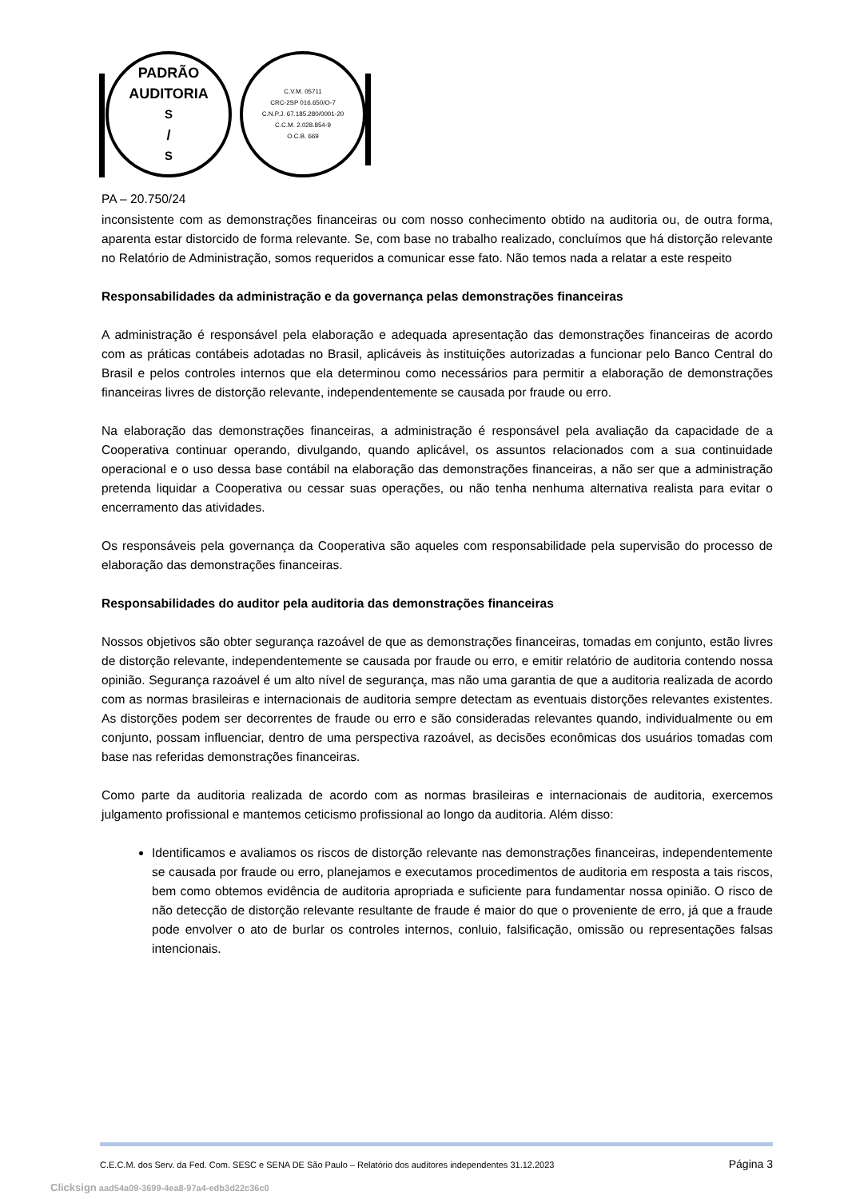PADRÃO
AUDITORIA S/S
C.V.M. 05711
CRC-2SP 016.650/O-7
C.N.P.J. 67.185.280/0001-20
C.C.M. 2.028.854-9
O.C.B. 669
PA – 20.750/24
inconsistente com as demonstrações financeiras ou com nosso conhecimento obtido na auditoria ou, de outra forma, aparenta estar distorcido de forma relevante. Se, com base no trabalho realizado, concluímos que há distorção relevante no Relatório de Administração, somos requeridos a comunicar esse fato. Não temos nada a relatar a este respeito
Responsabilidades da administração e da governança pelas demonstrações financeiras
A administração é responsável pela elaboração e adequada apresentação das demonstrações financeiras de acordo com as práticas contábeis adotadas no Brasil, aplicáveis às instituições autorizadas a funcionar pelo Banco Central do Brasil e pelos controles internos que ela determinou como necessários para permitir a elaboração de demonstrações financeiras livres de distorção relevante, independentemente se causada por fraude ou erro.
Na elaboração das demonstrações financeiras, a administração é responsável pela avaliação da capacidade de a Cooperativa continuar operando, divulgando, quando aplicável, os assuntos relacionados com a sua continuidade operacional e o uso dessa base contábil na elaboração das demonstrações financeiras, a não ser que a administração pretenda liquidar a Cooperativa ou cessar suas operações, ou não tenha nenhuma alternativa realista para evitar o encerramento das atividades.
Os responsáveis pela governança da Cooperativa são aqueles com responsabilidade pela supervisão do processo de elaboração das demonstrações financeiras.
Responsabilidades do auditor pela auditoria das demonstrações financeiras
Nossos objetivos são obter segurança razoável de que as demonstrações financeiras, tomadas em conjunto, estão livres de distorção relevante, independentemente se causada por fraude ou erro, e emitir relatório de auditoria contendo nossa opinião. Segurança razoável é um alto nível de segurança, mas não uma garantia de que a auditoria realizada de acordo com as normas brasileiras e internacionais de auditoria sempre detectam as eventuais distorções relevantes existentes. As distorções podem ser decorrentes de fraude ou erro e são consideradas relevantes quando, individualmente ou em conjunto, possam influenciar, dentro de uma perspectiva razoável, as decisões econômicas dos usuários tomadas com base nas referidas demonstrações financeiras.
Como parte da auditoria realizada de acordo com as normas brasileiras e internacionais de auditoria, exercemos julgamento profissional e mantemos ceticismo profissional ao longo da auditoria. Além disso:
Identificamos e avaliamos os riscos de distorção relevante nas demonstrações financeiras, independentemente se causada por fraude ou erro, planejamos e executamos procedimentos de auditoria em resposta a tais riscos, bem como obtemos evidência de auditoria apropriada e suficiente para fundamentar nossa opinião. O risco de não detecção de distorção relevante resultante de fraude é maior do que o proveniente de erro, já que a fraude pode envolver o ato de burlar os controles internos, conluio, falsificação, omissão ou representações falsas intencionais.
C.E.C.M. dos Serv. da Fed. Com. SESC e SENA DE São Paulo – Relatório dos auditores independentes 31.12.2023 Página 3
Clicksign aad54a09-3699-4ea8-97a4-edb3d22c36c0